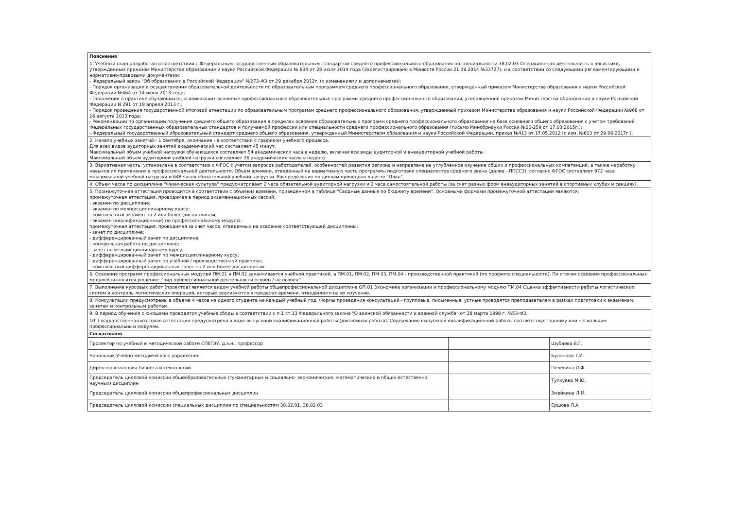| Пояснения | | |
| 1. Учебный план разработан в соответствии с Федеральным государственным образовательным стандартом среднего профессионального образования по специальности 38.02.03 Операционная деятельность в логистике, утвержденным приказом Министерства образования и науки Российской Федерации № 834 от 28 июля 2014 года (Зарегистрировано в Минюсте России 21.08.2014 №33727), и в соответствии со следующими регламентирующими и нормативно-правовыми документами: - Федеральный закон "Об образовании в Российской Федерации" №273-ФЗ от 29 декабря 2012г. (с изменениями и дополнениями); - Порядок организации и осуществления образовательной деятельности по образовательным программам среднего профессионального образования, утвержденный приказом Министерства образования и науки Российской Федерации №464 от 14 июня 2013 года; - Положение о практике обучающихся, осваивающих основные профессиональные образовательные программы среднего профессионального образования, утвержденное приказом Министерства образования и науки Российской Федерации N 291 от 18 апреля 2013 г.; - Порядок проведения государственной итоговой атеестации по образовательным програмам среднего профессионального образования, утвержденный приказом Министерства образования и науки Российской Федерации №968 от 16 августа 2013 года; - Рекомендации по организации получения среднего общего образования в пределах освоения образовательных программ среднего профессионального образования на базе основного общего образования с учетом требований Федеральных государственных образовательных стандартов и получаемой профессии или специальности среднего профессионального образования (письмо Минобрнауки России №06-259 от 17.03.2015г.); - Федеральный государственный образовательный стандарт среднего общего образования, утвержденный Министерством образования и науки Российской Федерации, приказ №413 от 17.05.2012 (с изм. №613 от 29.06.2017г.). | | |
| 2. Начало учебных занятий - 1 сентября, окончание - в соответствии с графиком учебного процесса. Для всех видов аудиторных занятий академический час составляет 45 минут. Максимальный объем учебной нагрузки обучающихся составляет 54 академических часа в неделю, включая все виды аудиторной и внеаудиторной учебной работы. Максимальный объем аудиторной учебной нагрузки составляет 36 академических часов в неделю. | | |
| 3. Вариативная часть, установлена в соответствии с ФГОС с учетом запросов работодателей, особенностей развития региона и направлена на углубленное изучение общих и профессиональных компетенций, а также наработку навыков их применения в профессиональной деятельности. Объем времени, отведенный на вариативную часть программы подготовки специалистов среднего звена (далее - ППССЗ), согласно ФГОС составляет 972 часа максимальной учебной нагрузки и 648 часов обязательной учебной нагрузки. Распределение по циклам приведено в листе "План". | | |
| 4. Объем часов по дисциплине "Физическая культура" предусматривает 2 часа обязательной аудиторной нагрузки и 2 часа самостоятельной работы (за счет разных форм внеаудиторных занятий в спортивных клубах и секциях). | | |
| 5. Промежуточная аттестация проводится в соответствии с объемом времени, приведенном в таблице "Сводные данные по бюджету времени". Основными формами промежуточной аттестации являются: промежуточная аттестация, проводимая в период экзаменнационных сессий: - экзамен по дисциплине; - экзамен по междисциплинарному курсу; - комплексный экзамен по 2 или более дисциплинам; - экзамен (квалификационный) по профессиональному модулю; промежуточная аттестация, проводимая за счет часов, отведенных на освоение соответствующей дисциплины: - зачет по дисциплине; - дифференцированный зачет по дисциплине; - контрольная работа по дисциплине; - зачет по междисциплинарному курсу; - дифференцированный зачет по междисциплинарному курсу; - дифференцированный зачет по учебной / производственной практике; - комплексный дифференцированный зачет по 2 или более дисциплинам. | | |
| 6. Освоение программ профессиональных модулей ПМ.01 и ПМ.02 заканчивается учебной практикой, а ПМ.01, ПМ.02, ПМ.03, ПМ.04 - производственной практикой (по профилю специальности). По итогам освоения профессиональных модулей выносится решение: "вид профессиональной деятельности освоен / не освоен". | | |
| 7. Выполнение курсовых работ (проектов) является видом учебной работы общепрофессиональной дисциплине ОП.01 Экономика организации и профессиональному модулю ПМ.04 Оценка эффективности работы логистических систем и контроль логистических операций, которые реализуются в пределах времени, отведенного на их изучение. | | |
| 8. Консультации предусмотрены в объеме 4 часов на одного студента на каждый учебный год. Формы проведения консультаций - групповые, письменные, устные проводятся преподавателем в рамках подготовки к экзаменам, зачетам и контрольным работам. | | |
| 9. В период обучения с юношами проводятся учебные сборы в соответствии с п.1 ст.13 Федерального закона "О воинской обязанности и военной службе" от 28 марта 1998 г. №53-ФЗ. | | |
| 10. Государственная итоговая аттестация предусмотрена в виде выпускной квалификационной работы (дипломная работа). Содержание выпускной квалификационной работы соответствует одному или нескольким профессиональным модулям. | | |
| Согласовано | | |
| Проректор по учебной и методической работе СПбГЭУ, д.э.н., профессор | | Шубаева В.Г. |
| Начальник Учебно-методического управления | | Буланова Т.И. |
| Директор колледжа бизнеса и технологий | | Пелевина Л.Ф. |
| Председатель цикловой комиссии общеобразовательных (гуманитарных и социально- экономических, математических и общих естественно-научных) дисциплин | | Тулкуева М.Ю. |
| Председатель цикловой комиссии общепрофессиональных дисциплин | | Змейкина Л.М. |
| Председатель цикловой комиссии специальных дисциплин по специальностям 38.02.01, 38.02.03 | | Ершова Л.А. |